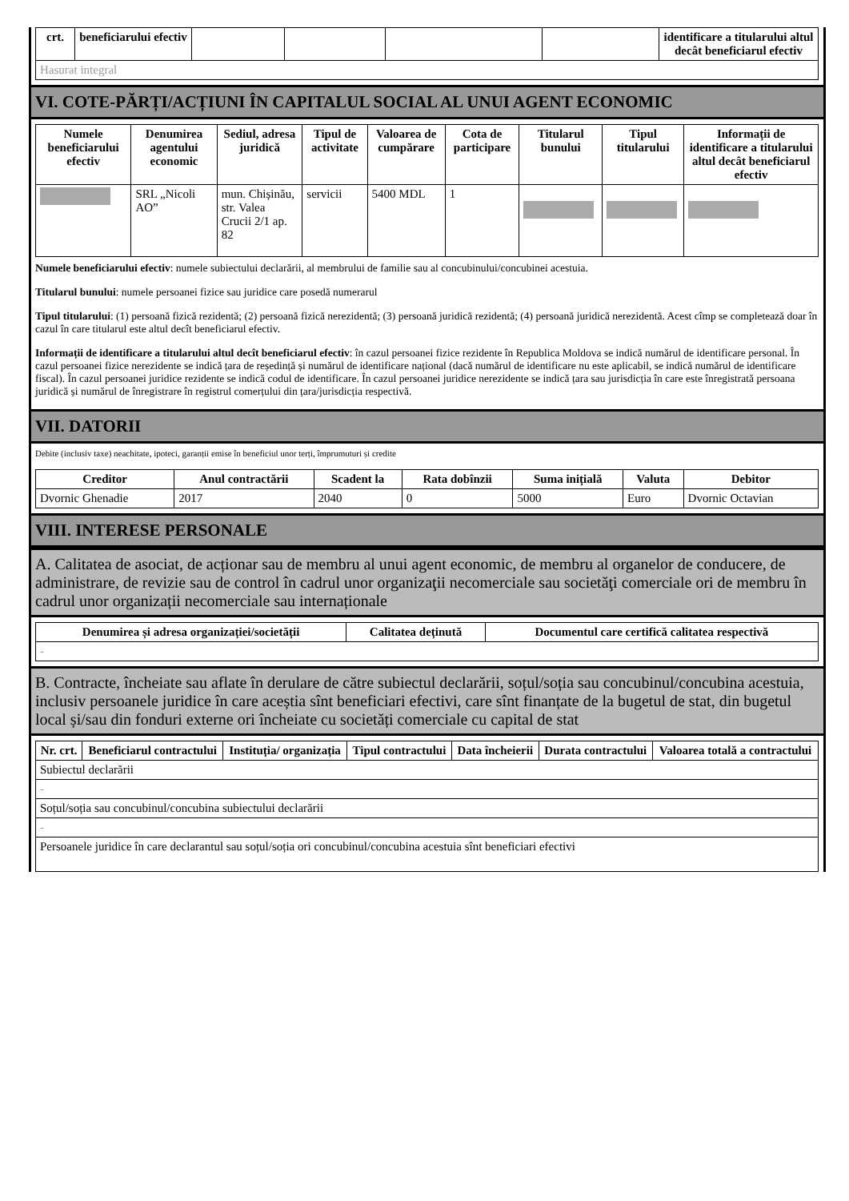| crt. | beneficiarului efectiv | | | | | identificare a titularului altul decât beneficiarul efectiv |
| --- | --- | --- | --- | --- | --- | --- |
| Hasurat integral | | | | | | |
VI. COTE-PĂRȚI/ACȚIUNI ÎN CAPITALUL SOCIAL AL UNUI AGENT ECONOMIC
| Numele beneficiarului efectiv | Denumirea agentului economic | Sediul, adresa juridică | Tipul de activitate | Valoarea de cumpărare | Cota de participare | Titularul bunului | Tipul titularului | Informații de identificare a titularului altul decât beneficiarul efectiv |
| --- | --- | --- | --- | --- | --- | --- | --- | --- |
| | SRL „Nicoli AO” | mun. Chișinău, str. Valea Crucii 2/1 ap. 82 | servicii | 5400 MDL | 1 | | | |
Numele beneficiarului efectiv: numele subiectului declarării, al membrului de familie sau al concubinului/concubinei acestuia.
Titularul bunului: numele persoanei fizice sau juridice care posedă numerarul
Tipul titularului: (1) persoană fizică rezidentă; (2) persoană fizică nerezidentă; (3) persoană juridică rezidentă; (4) persoană juridică nerezidentă. Acest cîmp se completează doar în cazul în care titularul este altul decît beneficiarul efectiv.
Informații de identificare a titularului altul decît beneficiarul efectiv: în cazul persoanei fizice rezidente în Republica Moldova se indică numărul de identificare personal. În cazul persoanei fizice nerezidente se indică țara de reședință și numărul de identificare național (dacă numărul de identificare nu este aplicabil, se indică numărul de identificare fiscal). În cazul persoanei juridice rezidente se indică codul de identificare. În cazul persoanei juridice nerezidente se indică țara sau jurisdicția în care este înregistrată persoana juridică și numărul de înregistrare în registrul comerțului din țara/jurisdicția respectivă.
VII. DATORII
Debite (inclusiv taxe) neachitate, ipoteci, garanții emise în beneficiul unor terți, împrumuturi și credite
| Creditor | Anul contractării | Scadent la | Rata dobînzii | Suma inițială | Valuta | Debitor |
| --- | --- | --- | --- | --- | --- | --- |
| Dvornic Ghenadie | 2017 | 2040 | 0 | 5000 | Euro | Dvornic Octavian |
VIII. INTERESE PERSONALE
A. Calitatea de asociat, de acționar sau de membru al unui agent economic, de membru al organelor de conducere, de administrare, de revizie sau de control în cadrul unor organizaţii necomerciale sau societăţi comerciale ori de membru în cadrul unor organizații necomerciale sau internaționale
| Denumirea și adresa organizației/societății | Calitatea deținută | Documentul care certifică calitatea respectivă |
| --- | --- | --- |
| - | | |
B. Contracte, încheiate sau aflate în derulare de către subiectul declarării, soțul/soția sau concubinul/concubina acestuia, inclusiv persoanele juridice în care aceștia sînt beneficiari efectivi, care sînt finanțate de la bugetul de stat, din bugetul local și/sau din fonduri externe ori încheiate cu societăți comerciale cu capital de stat
| Nr. crt. | Beneficiarul contractului | Instituția/ organizația | Tipul contractului | Data încheierii | Durata contractului | Valoarea totală a contractului |
| --- | --- | --- | --- | --- | --- | --- |
| Subiectul declarării | | | | | | |
| - | | | | | | |
| Soțul/soția sau concubinul/concubina subiectului declarării | | | | | | |
| - | | | | | | |
| Persoanele juridice în care declarantul sau soțul/soția ori concubinul/concubina acestuia sînt beneficiari efectivi | | | | | | |